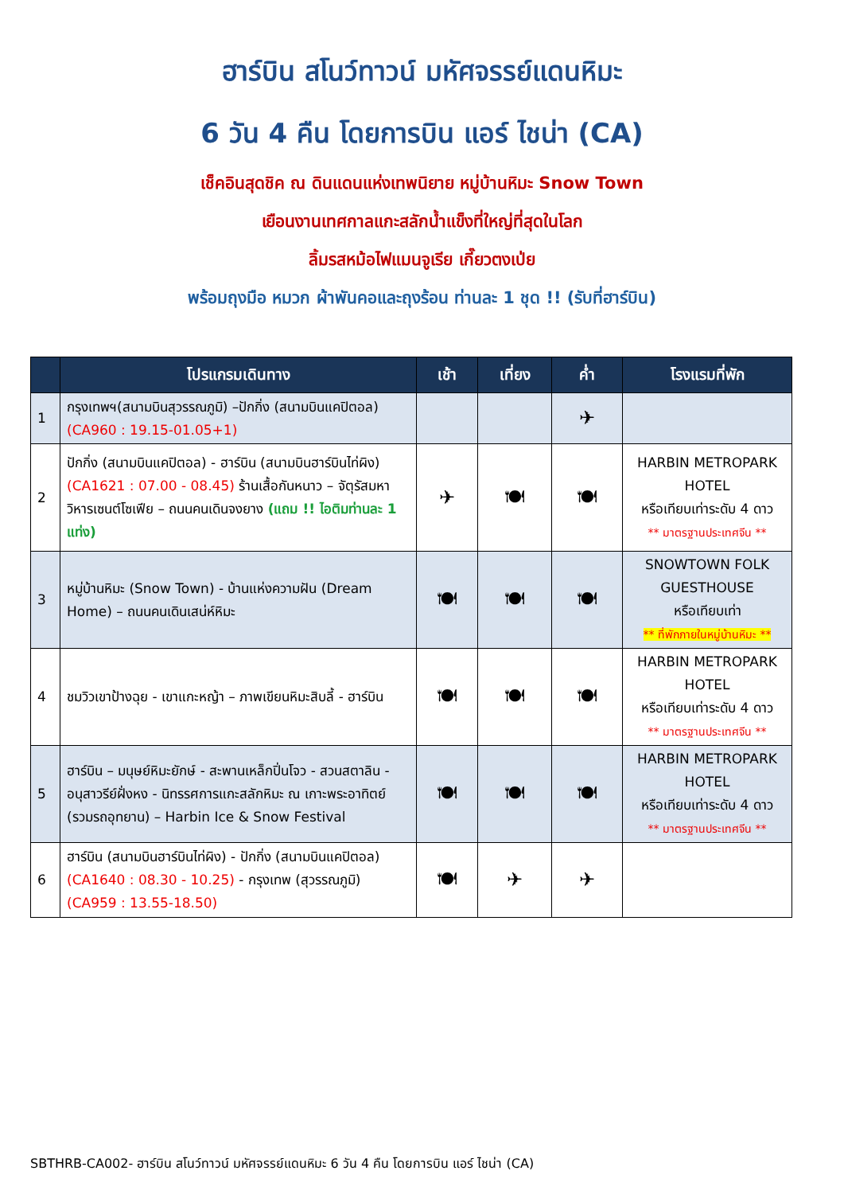ฮาร์บิน สโนว์ทาวน์ มหัศจรรย์แดนหิมะ
6 วัน 4 คืน โดยการบิน แอร์ ไชน่า (CA)
เช็คอินสุดชิค ณ ดินแดนแห่งเทพนิยาย หมู่บ้านหิมะ Snow Town
เยือนงานเทศกาลแกะสลักน้ำแข็งที่ใหญ่ที่สุดในโลก
ลิ้มรสหม้อไฟแมนจูเรีย เกี๊ยวตงเป่ย
พร้อมถุงมือ หมวก ผ้าพันคอและถุงร้อน ท่านละ 1 ชุด !! (รับที่ฮาร์บิน)
| | โปรแกรมเดินทาง | เช้า | เที่ยง | ค่ำ | โรงแรมที่พัก |
| --- | --- | --- | --- | --- | --- |
| 1 | กรุงเทพฯ(สนามบินสุวรรณภูมิ) –ปักกิ่ง (สนามบินแคปิตอล) (CA960 : 19.15-01.05+1) | | | ✈ | |
| 2 | ปักกิ่ง (สนามบินแคปิตอล) - ฮาร์บิน (สนามบินฮาร์บินไท่ผิง) (CA1621 : 07.00 - 08.45) ร้านเสื้อกันหนาว – จัตุรัสมหาวิหารเซนต์โซเฟีย – ถนนคนเดินจงยาง (แถม !! ไอติมท่านละ 1 แท่ง) | ✈ | 🍽 | 🍽 | HARBIN METROPARK HOTEL หรือเทียบเท่าระดับ 4 ดาว ** มาตรฐานประเทศจีน ** |
| 3 | หมู่บ้านหิมะ (Snow Town) - บ้านแห่งความฝัน (Dream Home) – ถนนคนเดินเสน่ห์หิมะ | 🍽 | 🍽 | 🍽 | SNOWTOWN FOLK GUESTHOUSE หรือเทียบเท่า ** ที่พักภายในหมู่บ้านหิมะ ** |
| 4 | ชมวิวเขาป้างฉุย - เขาแกะหญ้า – ภาพเขียนหิมะสิบลี้ - ฮาร์บิน | 🍽 | 🍽 | 🍽 | HARBIN METROPARK HOTEL หรือเทียบเท่าระดับ 4 ดาว ** มาตรฐานประเทศจีน ** |
| 5 | ฮาร์บิน – มนุษย์หิมะยักษ์ - สะพานเหล็กปิ่นโจว - สวนสตาลิน - อนุสาวรีย์ฝั่งหง - นิทรรศการแกะสลักหิมะ ณ เกาะพระอาทิตย์ (รวมรถอุทยาน) – Harbin Ice & Snow Festival | 🍽 | 🍽 | 🍽 | HARBIN METROPARK HOTEL หรือเทียบเท่าระดับ 4 ดาว ** มาตรฐานประเทศจีน ** |
| 6 | ฮาร์บิน (สนามบินฮาร์บินไท่ผิง) - ปักกิ่ง (สนามบินแคปิตอล) (CA1640 : 08.30 - 10.25) - กรุงเทพ (สุวรรณภูมิ) (CA959 : 13.55-18.50) | 🍽 | ✈ | ✈ | |
SBTHRB-CA002- ฮาร์บิน สโนว์ทาวน์ มหัศจรรย์แดนหิมะ 6 วัน 4 คืน โดยการบิน แอร์ ไชน่า (CA)